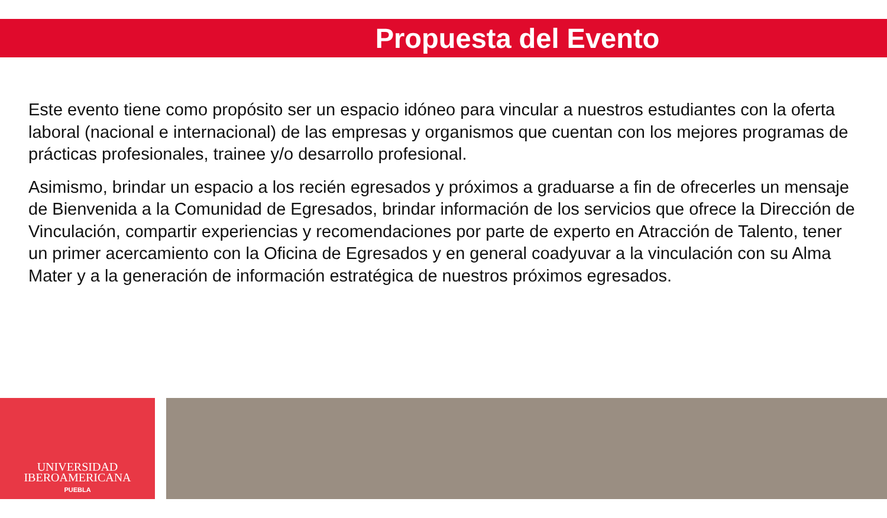Propuesta del Evento
Este evento tiene como propósito ser un espacio idóneo para vincular a nuestros estudiantes con la oferta laboral (nacional e internacional) de las empresas y organismos que cuentan con los mejores programas de prácticas profesionales, trainee y/o desarrollo profesional.
Asimismo, brindar un espacio a los recién egresados y próximos a graduarse a fin de ofrecerles un mensaje de Bienvenida a la Comunidad de Egresados, brindar información de los servicios que ofrece la Dirección de Vinculación, compartir experiencias y recomendaciones por parte de experto en Atracción de Talento, tener un primer acercamiento con la Oficina de Egresados y en general coadyuvar a la vinculación con su Alma Mater y a la generación de información estratégica de nuestros próximos egresados.
UNIVERSIDAD
IBEROAMERICANA
PUEBLA